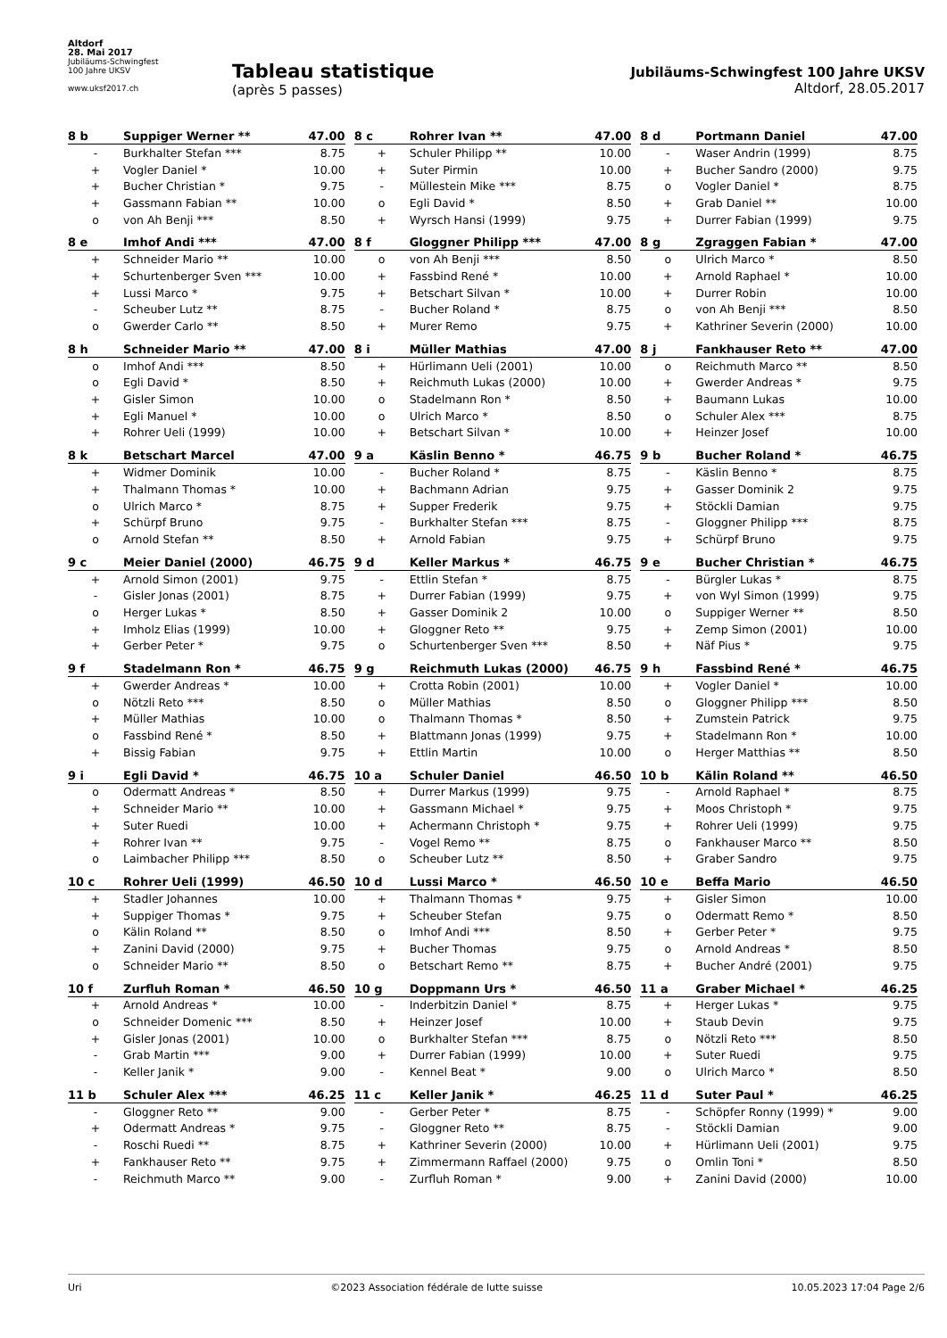Altdorf
28. Mai 2017
Jubiläums-Schwingfest
100 Jahre UKSV
www.uksf2017.ch
Tableau statistique
(après 5 passes)
Jubiläums-Schwingfest 100 Jahre UKSV
Altdorf, 28.05.2017
| 8 b | Suppiger Werner ** | 47.00 |
| --- | --- | --- |
| - | Burkhalter Stefan *** | 8.75 |
| + | Vogler Daniel * | 10.00 |
| + | Bucher Christian * | 9.75 |
| + | Gassmann Fabian ** | 10.00 |
| o | von Ah Benji *** | 8.50 |
| 8 c | Rohrer Ivan ** | 47.00 |
| --- | --- | --- |
| + | Schuler Philipp ** | 10.00 |
| + | Suter Pirmin | 10.00 |
| - | Müllestein Mike *** | 8.75 |
| o | Egli David * | 8.50 |
| + | Wyrsch Hansi (1999) | 9.75 |
| 8 d | Portmann Daniel | 47.00 |
| --- | --- | --- |
| - | Waser Andrin (1999) | 8.75 |
| + | Bucher Sandro (2000) | 9.75 |
| o | Vogler Daniel * | 8.75 |
| + | Grab Daniel ** | 10.00 |
| + | Durrer Fabian (1999) | 9.75 |
| 8 e | Imhof Andi *** | 47.00 |
| --- | --- | --- |
| + | Schneider Mario ** | 10.00 |
| + | Schurtenberger Sven *** | 10.00 |
| + | Lussi Marco * | 9.75 |
| - | Scheuber Lutz ** | 8.75 |
| o | Gwerder Carlo ** | 8.50 |
| 8 f | Gloggner Philipp *** | 47.00 |
| --- | --- | --- |
| o | von Ah Benji *** | 8.50 |
| + | Fassbind René * | 10.00 |
| + | Betschart Silvan * | 10.00 |
| - | Bucher Roland * | 8.75 |
| + | Murer Remo | 9.75 |
| 8 g | Zgraggen Fabian * | 47.00 |
| --- | --- | --- |
| o | Ulrich Marco * | 8.50 |
| + | Arnold Raphael * | 10.00 |
| + | Durrer Robin | 10.00 |
| o | von Ah Benji *** | 8.50 |
| + | Kathriner Severin (2000) | 10.00 |
| 8 h | Schneider Mario ** | 47.00 |
| --- | --- | --- |
| o | Imhof Andi *** | 8.50 |
| o | Egli David * | 8.50 |
| + | Gisler Simon | 10.00 |
| + | Egli Manuel * | 10.00 |
| + | Rohrer Ueli (1999) | 10.00 |
| 8 i | Müller Mathias | 47.00 |
| --- | --- | --- |
| + | Hürlimann Ueli (2001) | 10.00 |
| + | Reichmuth Lukas (2000) | 10.00 |
| o | Stadelmann Ron * | 8.50 |
| o | Ulrich Marco * | 8.50 |
| + | Betschart Silvan * | 10.00 |
| 8 j | Fankhauser Reto ** | 47.00 |
| --- | --- | --- |
| o | Reichmuth Marco ** | 8.50 |
| + | Gwerder Andreas * | 9.75 |
| + | Baumann Lukas | 10.00 |
| o | Schuler Alex *** | 8.75 |
| + | Heinzer Josef | 10.00 |
| 8 k | Betschart Marcel | 47.00 |
| --- | --- | --- |
| + | Widmer Dominik | 10.00 |
| + | Thalmann Thomas * | 10.00 |
| o | Ulrich Marco * | 8.75 |
| + | Schürpf Bruno | 9.75 |
| o | Arnold Stefan ** | 8.50 |
| 9 a | Käslin Benno * | 46.75 |
| --- | --- | --- |
| - | Bucher Roland * | 8.75 |
| + | Bachmann Adrian | 9.75 |
| + | Supper Frederik | 9.75 |
| - | Burkhalter Stefan *** | 8.75 |
| + | Arnold Fabian | 9.75 |
| 9 b | Bucher Roland * | 46.75 |
| --- | --- | --- |
| - | Käslin Benno * | 8.75 |
| + | Gasser Dominik 2 | 9.75 |
| + | Stöckli Damian | 9.75 |
| - | Gloggner Philipp *** | 8.75 |
| + | Schürpf Bruno | 9.75 |
| 9 c | Meier Daniel (2000) | 46.75 |
| --- | --- | --- |
| + | Arnold Simon (2001) | 9.75 |
| - | Gisler Jonas (2001) | 8.75 |
| o | Herger Lukas * | 8.50 |
| + | Imholz Elias (1999) | 10.00 |
| + | Gerber Peter * | 9.75 |
| 9 d | Keller Markus * | 46.75 |
| --- | --- | --- |
| - | Ettlin Stefan * | 8.75 |
| + | Durrer Fabian (1999) | 9.75 |
| + | Gasser Dominik 2 | 10.00 |
| + | Gloggner Reto ** | 9.75 |
| o | Schurtenberger Sven *** | 8.50 |
| 9 e | Bucher Christian * | 46.75 |
| --- | --- | --- |
| - | Bürgler Lukas * | 8.75 |
| + | von Wyl Simon (1999) | 9.75 |
| o | Suppiger Werner ** | 8.50 |
| + | Zemp Simon (2001) | 10.00 |
| + | Näf Pius * | 9.75 |
| 9 f | Stadelmann Ron * | 46.75 |
| --- | --- | --- |
| + | Gwerder Andreas * | 10.00 |
| o | Nötzli Reto *** | 8.50 |
| + | Müller Mathias | 10.00 |
| o | Fassbind René * | 8.50 |
| + | Bissig Fabian | 9.75 |
| 9 g | Reichmuth Lukas (2000) | 46.75 |
| --- | --- | --- |
| + | Crotta Robin (2001) | 10.00 |
| o | Müller Mathias | 8.50 |
| o | Thalmann Thomas * | 8.50 |
| + | Blattmann Jonas (1999) | 9.75 |
| + | Ettlin Martin | 10.00 |
| 9 h | Fassbind René * | 46.75 |
| --- | --- | --- |
| + | Vogler Daniel * | 10.00 |
| o | Gloggner Philipp *** | 8.50 |
| + | Zumstein Patrick | 9.75 |
| + | Stadelmann Ron * | 10.00 |
| o | Herger Matthias ** | 8.50 |
| 9 i | Egli David * | 46.75 |
| --- | --- | --- |
| o | Odermatt Andreas * | 8.50 |
| + | Schneider Mario ** | 10.00 |
| + | Suter Ruedi | 10.00 |
| + | Rohrer Ivan ** | 9.75 |
| o | Laimbacher Philipp *** | 8.50 |
| 10 a | Schuler Daniel | 46.50 |
| --- | --- | --- |
| + | Durrer Markus (1999) | 9.75 |
| + | Gassmann Michael * | 9.75 |
| + | Achermann Christoph * | 9.75 |
| - | Vogel Remo ** | 8.75 |
| o | Scheuber Lutz ** | 8.50 |
| 10 b | Kälin Roland ** | 46.50 |
| --- | --- | --- |
| - | Arnold Raphael * | 8.75 |
| + | Moos Christoph * | 9.75 |
| + | Rohrer Ueli (1999) | 9.75 |
| o | Fankhauser Marco ** | 8.50 |
| + | Graber Sandro | 9.75 |
| 10 c | Rohrer Ueli (1999) | 46.50 |
| --- | --- | --- |
| + | Stadler Johannes | 10.00 |
| + | Suppiger Thomas * | 9.75 |
| o | Kälin Roland ** | 8.50 |
| + | Zanini David (2000) | 9.75 |
| o | Schneider Mario ** | 8.50 |
| 10 d | Lussi Marco * | 46.50 |
| --- | --- | --- |
| + | Thalmann Thomas * | 9.75 |
| + | Scheuber Stefan | 9.75 |
| o | Imhof Andi *** | 8.50 |
| + | Bucher Thomas | 9.75 |
| o | Betschart Remo ** | 8.75 |
| 10 e | Beffa Mario | 46.50 |
| --- | --- | --- |
| + | Gisler Simon | 10.00 |
| o | Odermatt Remo * | 8.50 |
| + | Gerber Peter * | 9.75 |
| o | Arnold Andreas * | 8.50 |
| + | Bucher André (2001) | 9.75 |
| 10 f | Zurfluh Roman * | 46.50 |
| --- | --- | --- |
| + | Arnold Andreas * | 10.00 |
| o | Schneider Domenic *** | 8.50 |
| + | Gisler Jonas (2001) | 10.00 |
| - | Grab Martin *** | 9.00 |
| - | Keller Janik * | 9.00 |
| 10 g | Doppmann Urs * | 46.50 |
| --- | --- | --- |
| - | Inderbitzin Daniel * | 8.75 |
| + | Heinzer Josef | 10.00 |
| o | Burkhalter Stefan *** | 8.75 |
| + | Durrer Fabian (1999) | 10.00 |
| - | Kennel Beat * | 9.00 |
| 11 a | Graber Michael * | 46.25 |
| --- | --- | --- |
| + | Herger Lukas * | 9.75 |
| + | Staub Devin | 9.75 |
| o | Nötzli Reto *** | 8.50 |
| + | Suter Ruedi | 9.75 |
| o | Ulrich Marco * | 8.50 |
| 11 b | Schuler Alex *** | 46.25 |
| --- | --- | --- |
| - | Gloggner Reto ** | 9.00 |
| + | Odermatt Andreas * | 9.75 |
| - | Roschi Ruedi ** | 8.75 |
| + | Fankhauser Reto ** | 9.75 |
| - | Reichmuth Marco ** | 9.00 |
| 11 c | Keller Janik * | 46.25 |
| --- | --- | --- |
| - | Gerber Peter * | 8.75 |
| - | Gloggner Reto ** | 8.75 |
| + | Kathriner Severin (2000) | 10.00 |
| + | Zimmermann Raffael (2000) | 9.75 |
| - | Zurfluh Roman * | 9.00 |
| 11 d | Suter Paul * | 46.25 |
| --- | --- | --- |
| - | Schöpfer Ronny (1999) * | 9.00 |
| - | Stöckli Damian | 9.00 |
| + | Hürlimann Ueli (2001) | 9.75 |
| o | Omlin Toni * | 8.50 |
| + | Zanini David (2000) | 10.00 |
Uri ©2023 Association fédérale de lutte suisse 10.05.2023 17:04 Page 2/6